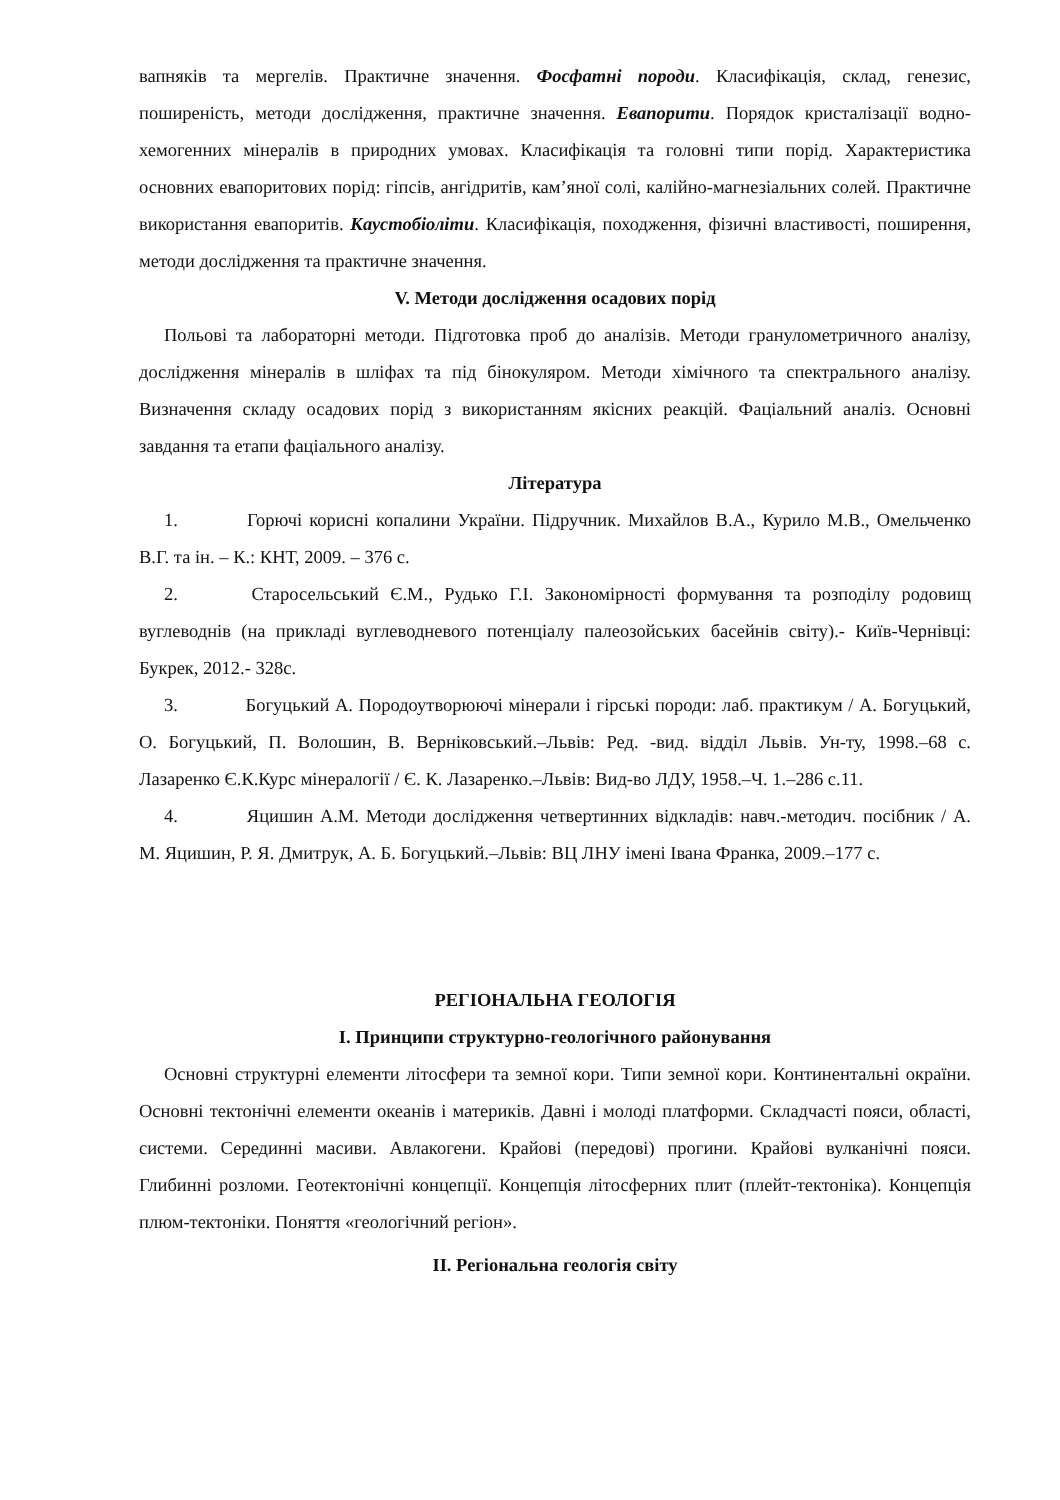вапняків та мергелів. Практичне значення. Фосфатні породи. Класифікація, склад, генезис, поширеність, методи дослідження, практичне значення. Евапорити. Порядок кристалізації водно-хемогенних мінералів в природних умовах. Класифікація та головні типи порід. Характеристика основних евапоритових порід: гіпсів, ангідритів, кам’яної солі, калійно-магнезіальних солей. Практичне використання евапоритів. Каустобіоліти. Класифікація, походження, фізичні властивості, поширення, методи дослідження та практичне значення.
V. Методи дослідження осадових порід
Польові та лабораторні методи. Підготовка проб до аналізів. Методи гранулометричного аналізу, дослідження мінералів в шліфах та під бінокуляром. Методи хімічного та спектрального аналізу. Визначення складу осадових порід з використанням якісних реакцій. Фаціальний аналіз. Основні завдання та етапи фаціального аналізу.
Література
1. Горючі корисні копалини України. Підручник. Михайлов В.А., Курило М.В., Омельченко В.Г. та ін. – К.: КНТ, 2009. – 376 с.
2. Старосельський Є.М., Рудько Г.І. Закономірності формування та розподілу родовищ вуглеводнів (на прикладі вуглеводневого потенціалу палеозойських басейнів світу).- Київ-Чернівці: Букрек, 2012.- 328с.
3. Богуцький А. Породоутворюючі мінерали і гірські породи: лаб. практикум / А. Богуцький, О. Богуцький, П. Волошин, В. Верніковський.–Львів: Ред. -вид. відділ Львів. Ун-ту, 1998.–68 с. Лазаренко Є.К.Курс мінералогії / Є. К. Лазаренко.–Львів: Вид-во ЛДУ, 1958.–Ч. 1.–286 с.11.
4. Яцишин А.М. Методи дослідження четвертинних відкладів: навч.-методич. посібник / А. М. Яцишин, Р. Я. Дмитрук, А. Б. Богуцький.–Львів: ВЦ ЛНУ імені Івана Франка, 2009.–177 с.
РЕГІОНАЛЬНА ГЕОЛОГІЯ
I. Принципи структурно-геологічного районування
Основні структурні елементи літосфери та земної кори. Типи земної кори. Континентальні окраїни. Основні тектонічні елементи океанів і материків. Давні і молоді платформи. Складчасті пояси, області, системи. Серединні масиви. Авлакогени. Крайові (передові) прогини. Крайові вулканічні пояси. Глибинні розломи. Геотектонічні концепції. Концепція літосферних плит (плейт-тектоніка). Концепція плюм-тектоніки. Поняття «геологічний регіон».
II. Регіональна геологія світу